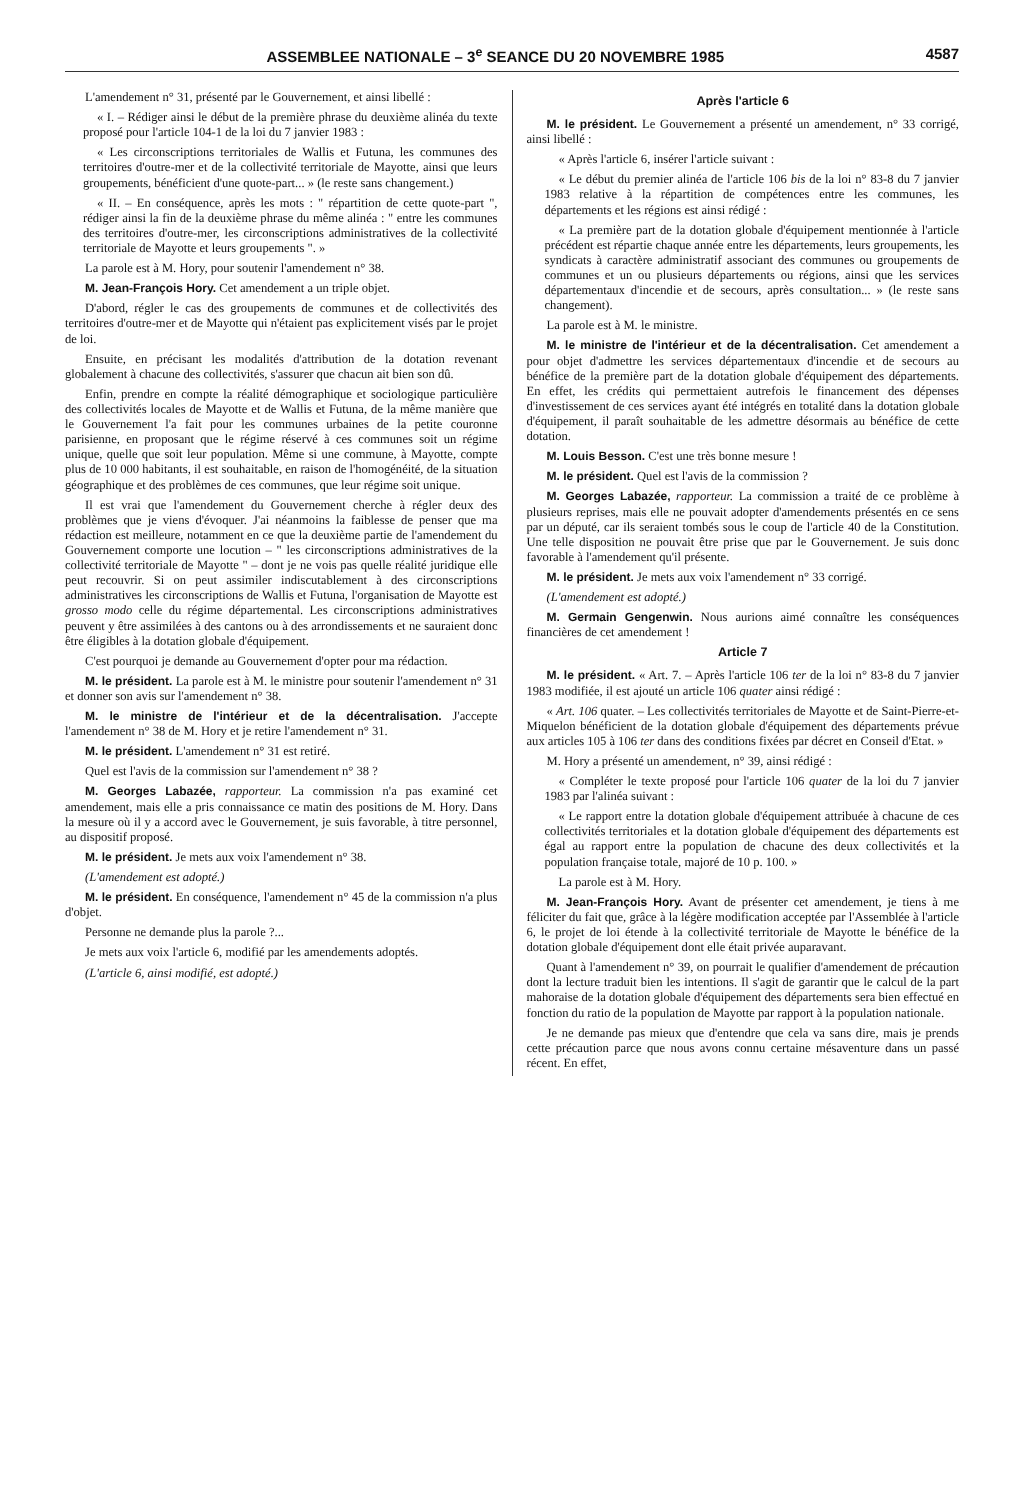ASSEMBLEE NATIONALE – 3<sup>e</sup> SEANCE DU 20 NOVEMBRE 1985 4587
L'amendement n° 31, présenté par le Gouvernement, et ainsi libellé :
« I. – Rédiger ainsi le début de la première phrase du deuxième alinéa du texte proposé pour l'article 104-1 de la loi du 7 janvier 1983 :
« Les circonscriptions territoriales de Wallis et Futuna, les communes des territoires d'outre-mer et de la collectivité territoriale de Mayotte, ainsi que leurs groupements, bénéficient d'une quote-part... » (le reste sans changement.)
« II. – En conséquence, après les mots : " répartition de cette quote-part ", rédiger ainsi la fin de la deuxième phrase du même alinéa : " entre les communes des territoires d'outre-mer, les circonscriptions administratives de la collectivité territoriale de Mayotte et leurs groupements ". »
La parole est à M. Hory, pour soutenir l'amendement n° 38.
M. Jean-François Hory. Cet amendement a un triple objet.
D'abord, régler le cas des groupements de communes et de collectivités des territoires d'outre-mer et de Mayotte qui n'étaient pas explicitement visés par le projet de loi.
Ensuite, en précisant les modalités d'attribution de la dotation revenant globalement à chacune des collectivités, s'assurer que chacun ait bien son dû.
Enfin, prendre en compte la réalité démographique et sociologique particulière des collectivités locales de Mayotte et de Wallis et Futuna, de la même manière que le Gouvernement l'a fait pour les communes urbaines de la petite couronne parisienne, en proposant que le régime réservé à ces communes soit un régime unique, quelle que soit leur population. Même si une commune, à Mayotte, compte plus de 10 000 habitants, il est souhaitable, en raison de l'homogénéité, de la situation géographique et des problèmes de ces communes, que leur régime soit unique.
Il est vrai que l'amendement du Gouvernement cherche à régler deux des problèmes que je viens d'évoquer. J'ai néanmoins la faiblesse de penser que ma rédaction est meilleure, notamment en ce que la deuxième partie de l'amendement du Gouvernement comporte une locution – " les circonscriptions administratives de la collectivité territoriale de Mayotte " – dont je ne vois pas quelle réalité juridique elle peut recouvrir. Si on peut assimiler indiscutablement à des circonscriptions administratives les circonscriptions de Wallis et Futuna, l'organisation de Mayotte est grosso modo celle du régime départemental. Les circonscriptions administratives peuvent y être assimilées à des cantons ou à des arrondissements et ne sauraient donc être éligibles à la dotation globale d'équipement.
C'est pourquoi je demande au Gouvernement d'opter pour ma rédaction.
M. le président. La parole est à M. le ministre pour soutenir l'amendement n° 31 et donner son avis sur l'amendement n° 38.
M. le ministre de l'intérieur et de la décentralisation. J'accepte l'amendement n° 38 de M. Hory et je retire l'amendement n° 31.
M. le président. L'amendement n° 31 est retiré.
Quel est l'avis de la commission sur l'amendement n° 38 ?
M. Georges Labazée, rapporteur. La commission n'a pas examiné cet amendement, mais elle a pris connaissance ce matin des positions de M. Hory. Dans la mesure où il y a accord avec le Gouvernement, je suis favorable, à titre personnel, au dispositif proposé.
M. le président. Je mets aux voix l'amendement n° 38.
(L'amendement est adopté.)
M. le président. En conséquence, l'amendement n° 45 de la commission n'a plus d'objet.
Personne ne demande plus la parole ?...
Je mets aux voix l'article 6, modifié par les amendements adoptés.
(L'article 6, ainsi modifié, est adopté.)
Après l'article 6
M. le président. Le Gouvernement a présenté un amendement, n° 33 corrigé, ainsi libellé :
« Après l'article 6, insérer l'article suivant :
« Le début du premier alinéa de l'article 106 bis de la loi n° 83-8 du 7 janvier 1983 relative à la répartition de compétences entre les communes, les départements et les régions est ainsi rédigé :
« La première part de la dotation globale d'équipement mentionnée à l'article précédent est répartie chaque année entre les départements, leurs groupements, les syndicats à caractère administratif associant des communes ou groupements de communes et un ou plusieurs départements ou régions, ainsi que les services départementaux d'incendie et de secours, après consultation... » (le reste sans changement).
La parole est à M. le ministre.
M. le ministre de l'intérieur et de la décentralisation. Cet amendement a pour objet d'admettre les services départementaux d'incendie et de secours au bénéfice de la première part de la dotation globale d'équipement des départements. En effet, les crédits qui permettaient autrefois le financement des dépenses d'investissement de ces services ayant été intégrés en totalité dans la dotation globale d'équipement, il paraît souhaitable de les admettre désormais au bénéfice de cette dotation.
M. Louis Besson. C'est une très bonne mesure !
M. le président. Quel est l'avis de la commission ?
M. Georges Labazée, rapporteur. La commission a traité de ce problème à plusieurs reprises, mais elle ne pouvait adopter d'amendements présentés en ce sens par un député, car ils seraient tombés sous le coup de l'article 40 de la Constitution. Une telle disposition ne pouvait être prise que par le Gouvernement. Je suis donc favorable à l'amendement qu'il présente.
M. le président. Je mets aux voix l'amendement n° 33 corrigé.
(L'amendement est adopté.)
M. Germain Gengenwin. Nous aurions aimé connaître les conséquences financières de cet amendement !
Article 7
M. le président. « Art. 7. – Après l'article 106 ter de la loi n° 83-8 du 7 janvier 1983 modifiée, il est ajouté un article 106 quater ainsi rédigé :
« Art. 106 quater. – Les collectivités territoriales de Mayotte et de Saint-Pierre-et-Miquelon bénéficient de la dotation globale d'équipement des départements prévue aux articles 105 à 106 ter dans des conditions fixées par décret en Conseil d'Etat. »
M. Hory a présenté un amendement, n° 39, ainsi rédigé :
« Compléter le texte proposé pour l'article 106 quater de la loi du 7 janvier 1983 par l'alinéa suivant :
« Le rapport entre la dotation globale d'équipement attribuée à chacune de ces collectivités territoriales et la dotation globale d'équipement des départements est égal au rapport entre la population de chacune des deux collectivités et la population française totale, majoré de 10 p. 100. »
La parole est à M. Hory.
M. Jean-François Hory. Avant de présenter cet amendement, je tiens à me féliciter du fait que, grâce à la légère modification acceptée par l'Assemblée à l'article 6, le projet de loi étende à la collectivité territoriale de Mayotte le bénéfice de la dotation globale d'équipement dont elle était privée auparavant.
Quant à l'amendement n° 39, on pourrait le qualifier d'amendement de précaution dont la lecture traduit bien les intentions. Il s'agit de garantir que le calcul de la part mahoraise de la dotation globale d'équipement des départements sera bien effectué en fonction du ratio de la population de Mayotte par rapport à la population nationale.
Je ne demande pas mieux que d'entendre que cela va sans dire, mais je prends cette précaution parce que nous avons connu certaine mésaventure dans un passé récent. En effet,